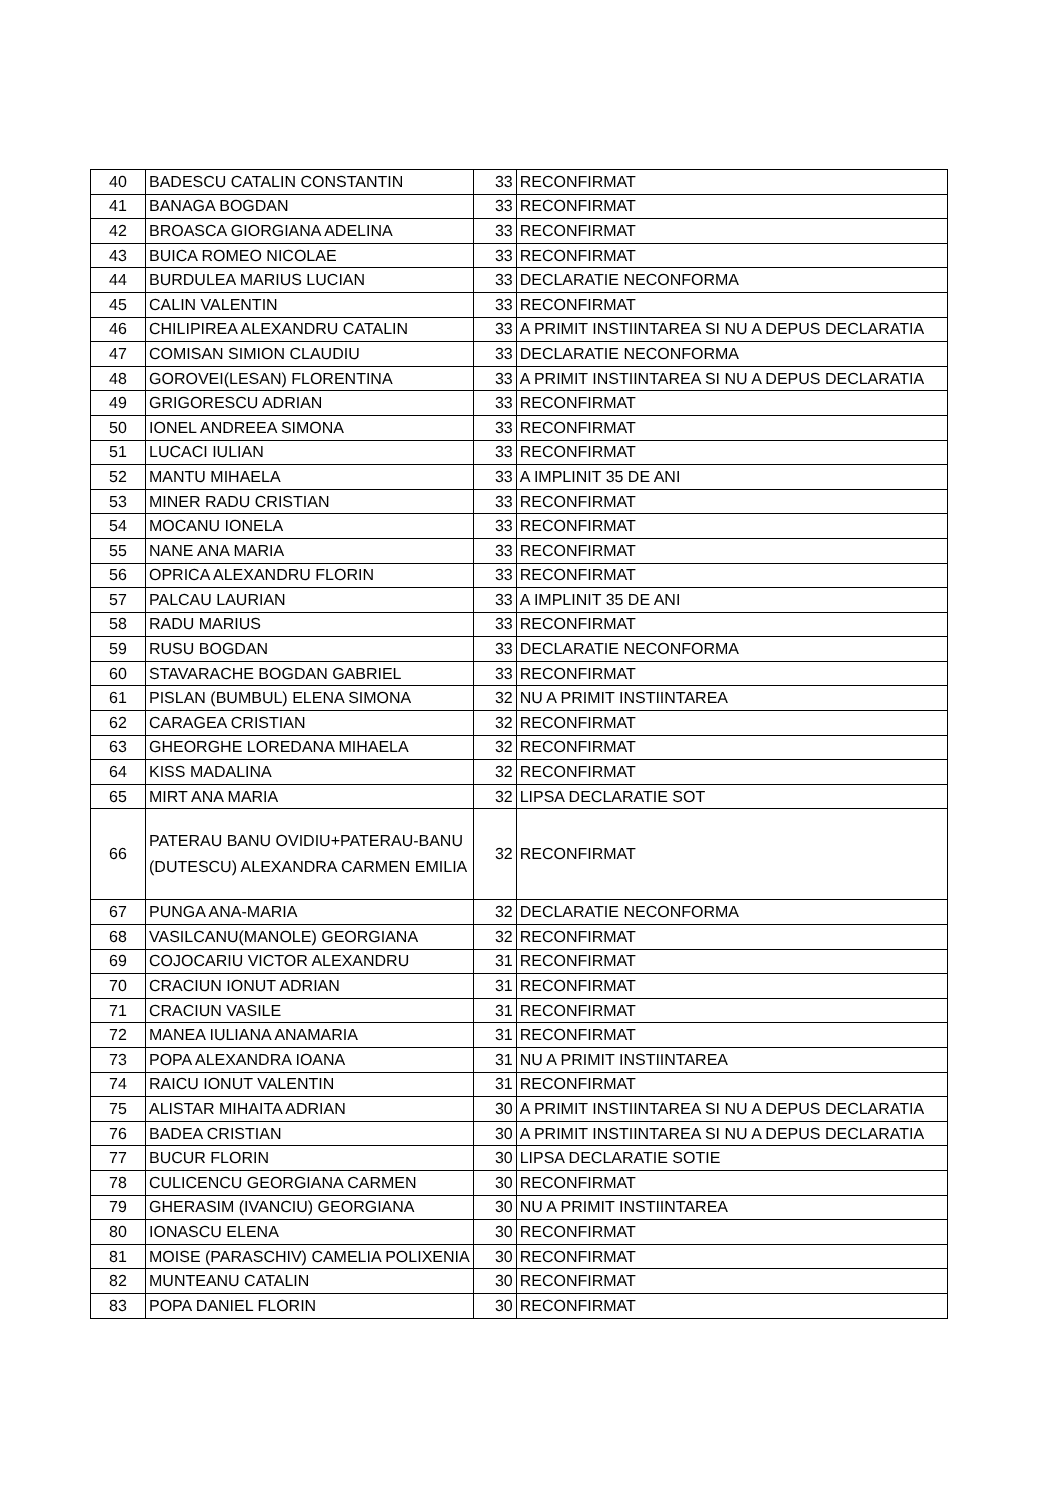| 40 | BADESCU CATALIN CONSTANTIN | 33 | RECONFIRMAT |
| 41 | BANAGA BOGDAN | 33 | RECONFIRMAT |
| 42 | BROASCA GIORGIANA ADELINA | 33 | RECONFIRMAT |
| 43 | BUICA ROMEO NICOLAE | 33 | RECONFIRMAT |
| 44 | BURDULEA MARIUS LUCIAN | 33 | DECLARATIE NECONFORMA |
| 45 | CALIN VALENTIN | 33 | RECONFIRMAT |
| 46 | CHILIPIREA ALEXANDRU CATALIN | 33 | A PRIMIT INSTIINTAREA SI NU A DEPUS DECLARATIA |
| 47 | COMISAN SIMION CLAUDIU | 33 | DECLARATIE NECONFORMA |
| 48 | GOROVEI(LESAN) FLORENTINA | 33 | A PRIMIT INSTIINTAREA SI NU A DEPUS DECLARATIA |
| 49 | GRIGORESCU ADRIAN | 33 | RECONFIRMAT |
| 50 | IONEL ANDREEA SIMONA | 33 | RECONFIRMAT |
| 51 | LUCACI IULIAN | 33 | RECONFIRMAT |
| 52 | MANTU MIHAELA | 33 | A IMPLINIT 35 DE ANI |
| 53 | MINER RADU CRISTIAN | 33 | RECONFIRMAT |
| 54 | MOCANU IONELA | 33 | RECONFIRMAT |
| 55 | NANE ANA MARIA | 33 | RECONFIRMAT |
| 56 | OPRICA ALEXANDRU FLORIN | 33 | RECONFIRMAT |
| 57 | PALCAU LAURIAN | 33 | A IMPLINIT 35 DE ANI |
| 58 | RADU MARIUS | 33 | RECONFIRMAT |
| 59 | RUSU BOGDAN | 33 | DECLARATIE NECONFORMA |
| 60 | STAVARACHE BOGDAN GABRIEL | 33 | RECONFIRMAT |
| 61 | PISLAN (BUMBUL) ELENA SIMONA | 32 | NU A PRIMIT INSTIINTAREA |
| 62 | CARAGEA CRISTIAN | 32 | RECONFIRMAT |
| 63 | GHEORGHE LOREDANA MIHAELA | 32 | RECONFIRMAT |
| 64 | KISS MADALINA | 32 | RECONFIRMAT |
| 65 | MIRT ANA MARIA | 32 | LIPSA DECLARATIE SOT |
| 66 | PATERAU BANU OVIDIU+PATERAU-BANU (DUTESCU) ALEXANDRA CARMEN EMILIA | 32 | RECONFIRMAT |
| 67 | PUNGA ANA-MARIA | 32 | DECLARATIE NECONFORMA |
| 68 | VASILCANU(MANOLE) GEORGIANA | 32 | RECONFIRMAT |
| 69 | COJOCARIU VICTOR ALEXANDRU | 31 | RECONFIRMAT |
| 70 | CRACIUN IONUT ADRIAN | 31 | RECONFIRMAT |
| 71 | CRACIUN VASILE | 31 | RECONFIRMAT |
| 72 | MANEA IULIANA ANAMARIA | 31 | RECONFIRMAT |
| 73 | POPA ALEXANDRA IOANA | 31 | NU A PRIMIT INSTIINTAREA |
| 74 | RAICU IONUT VALENTIN | 31 | RECONFIRMAT |
| 75 | ALISTAR MIHAITA ADRIAN | 30 | A PRIMIT INSTIINTAREA SI NU A DEPUS DECLARATIA |
| 76 | BADEA CRISTIAN | 30 | A PRIMIT INSTIINTAREA SI NU A DEPUS DECLARATIA |
| 77 | BUCUR FLORIN | 30 | LIPSA DECLARATIE SOTIE |
| 78 | CULICENCU GEORGIANA CARMEN | 30 | RECONFIRMAT |
| 79 | GHERASIM (IVANCIU) GEORGIANA | 30 | NU A PRIMIT INSTIINTAREA |
| 80 | IONASCU ELENA | 30 | RECONFIRMAT |
| 81 | MOISE (PARASCHIV) CAMELIA POLIXENIA | 30 | RECONFIRMAT |
| 82 | MUNTEANU CATALIN | 30 | RECONFIRMAT |
| 83 | POPA DANIEL FLORIN | 30 | RECONFIRMAT |